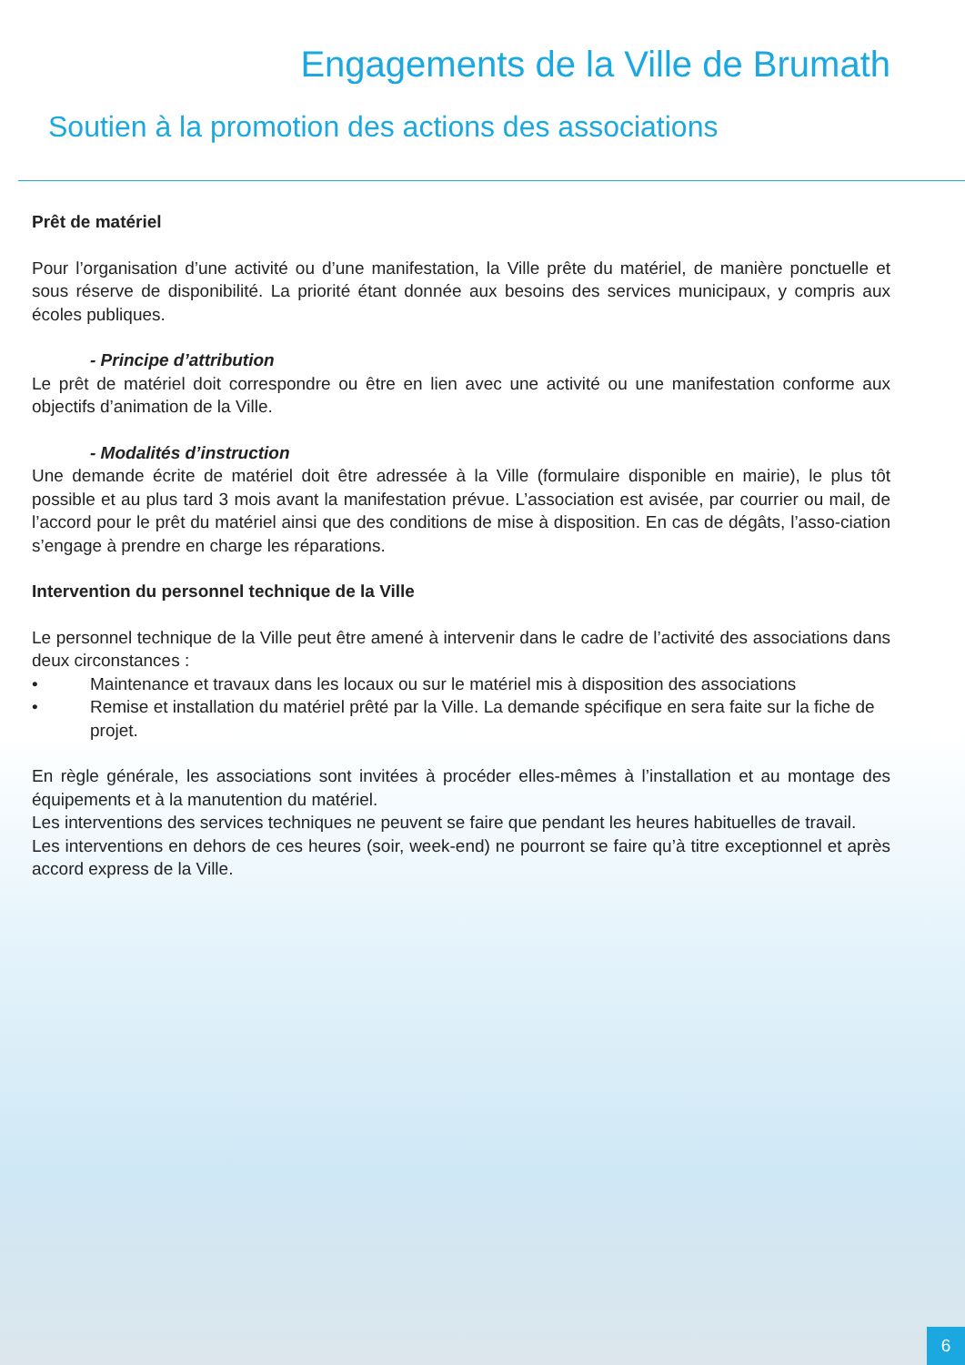Engagements de la Ville de Brumath
Soutien à la promotion des actions des associations
Prêt de matériel
Pour l’organisation d’une activité ou d’une manifestation, la Ville prête du matériel, de manière ponctuelle et sous réserve de disponibilité. La priorité étant donnée aux besoins des services municipaux, y compris aux écoles publiques.
- Principe d’attribution
Le prêt de matériel doit correspondre ou être en lien avec une activité ou une manifestation conforme aux objectifs d’animation de la Ville.
- Modalités d’instruction
Une demande écrite de matériel doit être adressée à la Ville (formulaire disponible en mairie), le plus tôt possible et au plus tard 3 mois avant la manifestation prévue. L’association est avisée, par courrier ou mail, de l’accord pour le prêt du matériel ainsi que des conditions de mise à disposition. En cas de dégâts, l’asso-ciation s’engage à prendre en charge les réparations.
Intervention du personnel technique de la Ville
Le personnel technique de la Ville peut être amené à intervenir dans le cadre de l’activité des associations dans deux circonstances :
• Maintenance et travaux dans les locaux ou sur le matériel mis à disposition des associations
• Remise et installation du matériel prêté par la Ville. La demande spécifique en sera faite sur la fiche de projet.
En règle générale, les associations sont invitées à procéder elles-mêmes à l’installation et au montage des équipements et à la manutention du matériel.
Les interventions des services techniques ne peuvent se faire que pendant les heures habituelles de travail.
Les interventions en dehors de ces heures (soir, week-end) ne pourront se faire qu’à titre exceptionnel et après accord express de la Ville.
6